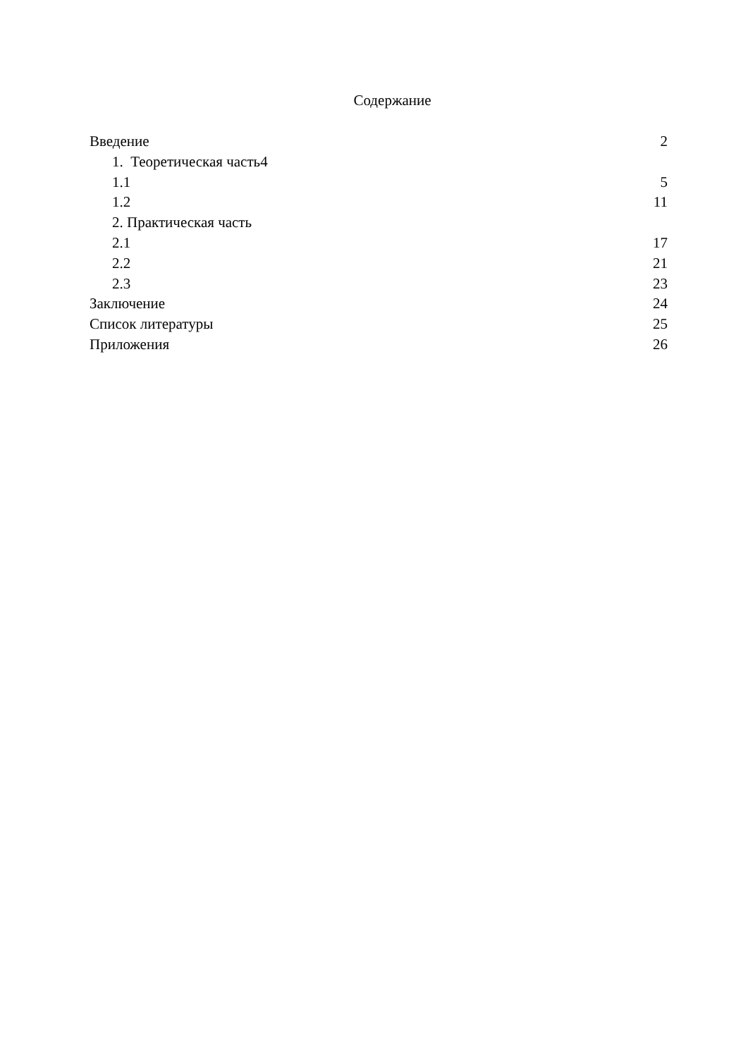Содержание
Введение 2
1. Теоретическая часть4
1.1 5
1.2 11
2. Практическая часть
2.1 17
2.2 21
2.3 23
Заключение 24
Список литературы 25
Приложения 26